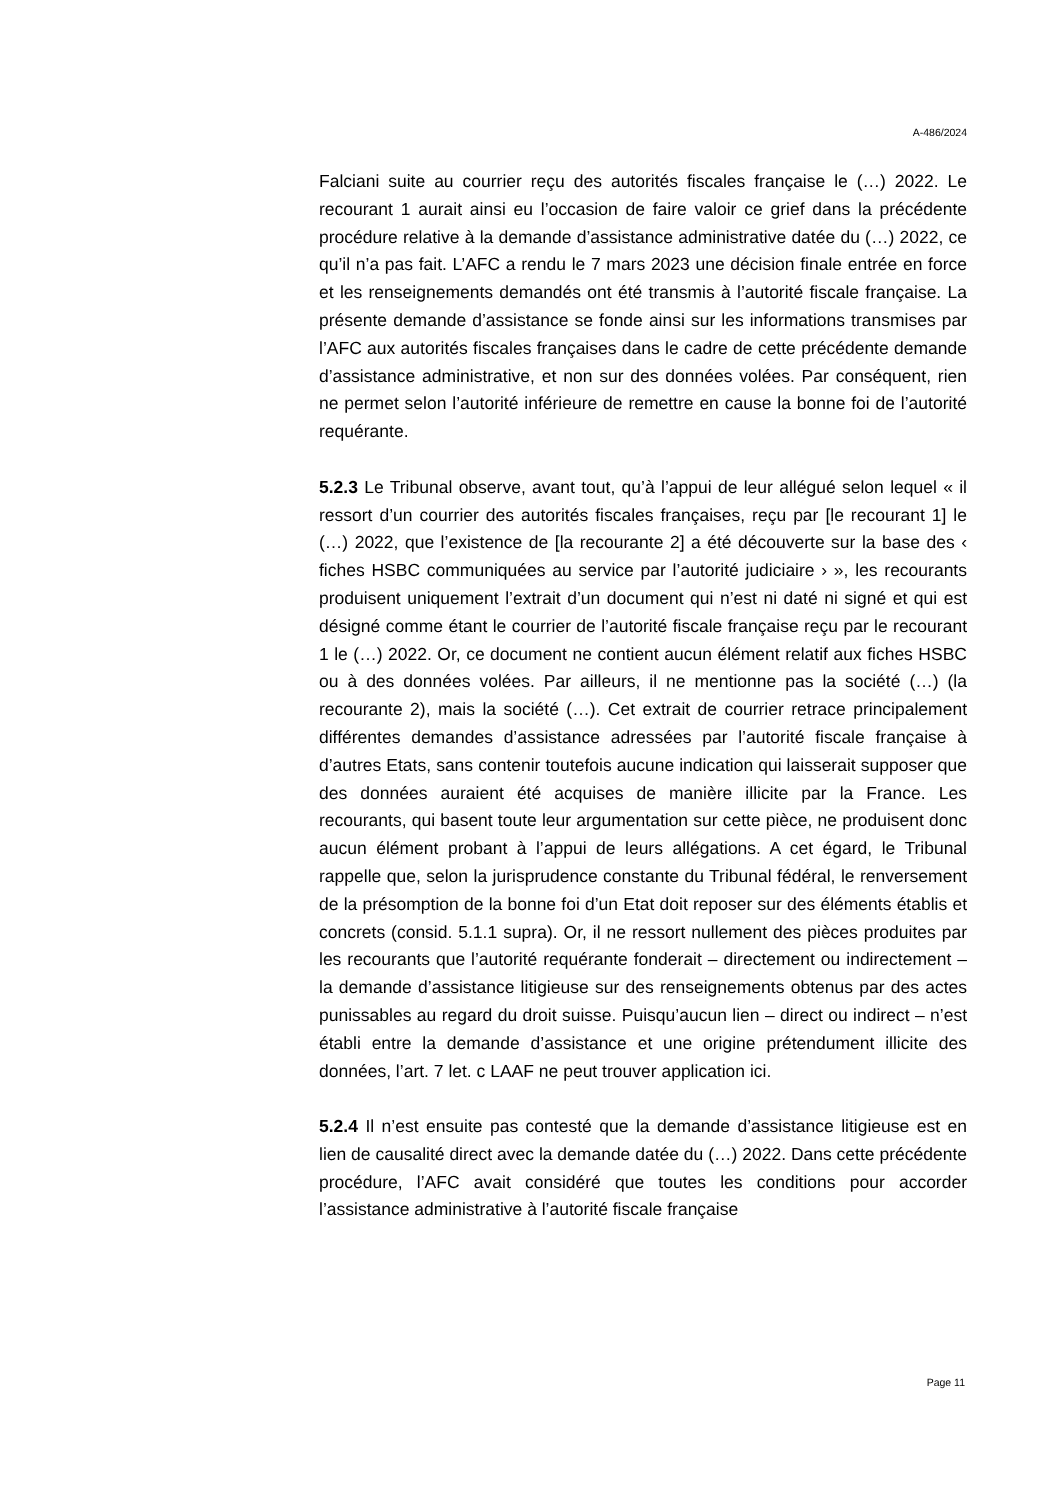A-486/2024
Falciani suite au courrier reçu des autorités fiscales française le (…) 2022. Le recourant 1 aurait ainsi eu l’occasion de faire valoir ce grief dans la précédente procédure relative à la demande d’assistance administrative datée du (…) 2022, ce qu’il n’a pas fait. L’AFC a rendu le 7 mars 2023 une décision finale entrée en force et les renseignements demandés ont été transmis à l’autorité fiscale française. La présente demande d’assistance se fonde ainsi sur les informations transmises par l’AFC aux autorités fiscales françaises dans le cadre de cette précédente demande d’assistance administrative, et non sur des données volées. Par conséquent, rien ne permet selon l’autorité inférieure de remettre en cause la bonne foi de l’autorité requérante.
5.2.3 Le Tribunal observe, avant tout, qu’à l’appui de leur allégué selon lequel « il ressort d’un courrier des autorités fiscales françaises, reçu par [le recourant 1] le (…) 2022, que l’existence de [la recourante 2] a été découverte sur la base des ‹ fiches HSBC communiquées au service par l’autorité judiciaire › », les recourants produisent uniquement l’extrait d’un document qui n’est ni daté ni signé et qui est désigné comme étant le courrier de l’autorité fiscale française reçu par le recourant 1 le (…) 2022. Or, ce document ne contient aucun élément relatif aux fiches HSBC ou à des données volées. Par ailleurs, il ne mentionne pas la société (…) (la recourante 2), mais la société (…). Cet extrait de courrier retrace principalement différentes demandes d’assistance adressées par l’autorité fiscale française à d’autres Etats, sans contenir toutefois aucune indication qui laisserait supposer que des données auraient été acquises de manière illicite par la France. Les recourants, qui basent toute leur argumentation sur cette pièce, ne produisent donc aucun élément probant à l’appui de leurs allégations. A cet égard, le Tribunal rappelle que, selon la jurisprudence constante du Tribunal fédéral, le renversement de la présomption de la bonne foi d’un Etat doit reposer sur des éléments établis et concrets (consid. 5.1.1 supra). Or, il ne ressort nullement des pièces produites par les recourants que l’autorité requérante fonderait – directement ou indirectement – la demande d’assistance litigieuse sur des renseignements obtenus par des actes punissables au regard du droit suisse. Puisqu’aucun lien – direct ou indirect – n’est établi entre la demande d’assistance et une origine prétendument illicite des données, l’art. 7 let. c LAAF ne peut trouver application ici.
5.2.4 Il n’est ensuite pas contesté que la demande d’assistance litigieuse est en lien de causalité direct avec la demande datée du (…) 2022. Dans cette précédente procédure, l’AFC avait considéré que toutes les conditions pour accorder l’assistance administrative à l’autorité fiscale française
Page 11